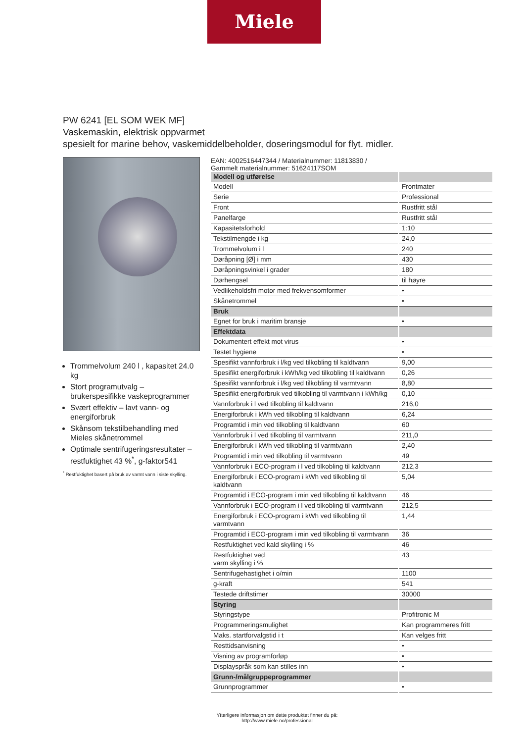Miele
PW 6241 [EL SOM WEK MF]
Vaskemaskin, elektrisk oppvarmet
spesielt for marine behov, vaskemiddelbeholder, doseringsmodul for flyt. midler.
Trommelvolum 240 l , kapasitet 24.0 kg
Stort programutvalg – brukerspesifikke vaskeprogrammer
Svært effektiv – lavt vann- og energiforbruk
Skånsom tekstilbehandling med Mieles skånetrommel
Optimale sentrifugeringsresultater – restfuktighet 43 %<sup>*</sup>, g-faktor541
<sup>*</sup> Restfuktighet basert på bruk av varmt vann i siste skylling.
EAN: 4002516447344 / Materialnummer: 11813830 /
Gammelt materialnummer: 51624117SOM
| Modell og utførelse | |
| Modell | Frontmater |
| Serie | Professional |
| Front | Rustfritt stål |
| Panelfarge | Rustfritt stål |
| Kapasitetsforhold | 1:10 |
| Tekstilmengde i kg | 24,0 |
| Trommelvolum i l | 240 |
| Døråpning [Ø] i mm | 430 |
| Døråpningsvinkel i grader | 180 |
| Dørhengsel | til høyre |
| Vedlikeholdsfri motor med frekvensomformer | • |
| Skånetrommel | • |
| Bruk | |
| Egnet for bruk i maritim bransje | • |
| Effektdata | |
| Dokumentert effekt mot virus | • |
| Testet hygiene | • |
| Spesifikt vannforbruk i l/kg ved tilkobling til kaldtvann | 9,00 |
| Spesifikt energiforbruk i kWh/kg ved tilkobling til kaldtvann | 0,26 |
| Spesifikt vannforbruk i l/kg ved tilkobling til varmtvann | 8,80 |
| Spesifikt energiforbruk ved tilkobling til varmtvann i kWh/kg | 0,10 |
| Vannforbruk i l ved tilkobling til kaldtvann | 216,0 |
| Energiforbruk i kWh ved tilkobling til kaldtvann | 6,24 |
| Programtid i min ved tilkobling til kaldtvann | 60 |
| Vannforbruk i l ved tilkobling til varmtvann | 211,0 |
| Energiforbruk i kWh ved tilkobling til varmtvann | 2,40 |
| Programtid i min ved tilkobling til varmtvann | 49 |
| Vannforbruk i ECO-program i l ved tilkobling til kaldtvann | 212,3 |
| Energiforbruk i ECO-program i kWh ved tilkobling til kaldtvann | 5,04 |
| Programtid i ECO-program i min ved tilkobling til kaldtvann | 46 |
| Vannforbruk i ECO-program i l ved tilkobling til varmtvann | 212,5 |
| Energiforbruk i ECO-program i kWh ved tilkobling til varmtvann | 1,44 |
| Programtid i ECO-program i min ved tilkobling til varmtvann | 36 |
| Restfuktighet ved kald skylling i % | 46 |
| Restfuktighet ved varm skylling i % | 43 |
| Sentrifugehastighet i o/min | 1100 |
| g-kraft | 541 |
| Testede driftstimer | 30000 |
| Styring | |
| Styringstype | Profitronic M |
| Programmeringsmulighet | Kan programmeres fritt |
| Maks. startforvalgstid i t | Kan velges fritt |
| Resttidsanvisning | • |
| Visning av programforløp | • |
| Displayspråk som kan stilles inn | • |
| Grunn-/målgruppeprogrammer | |
| Grunnprogrammer | • |
Ytterligere informasjon om dette produktet finner du på:
http://www.miele.no/professional